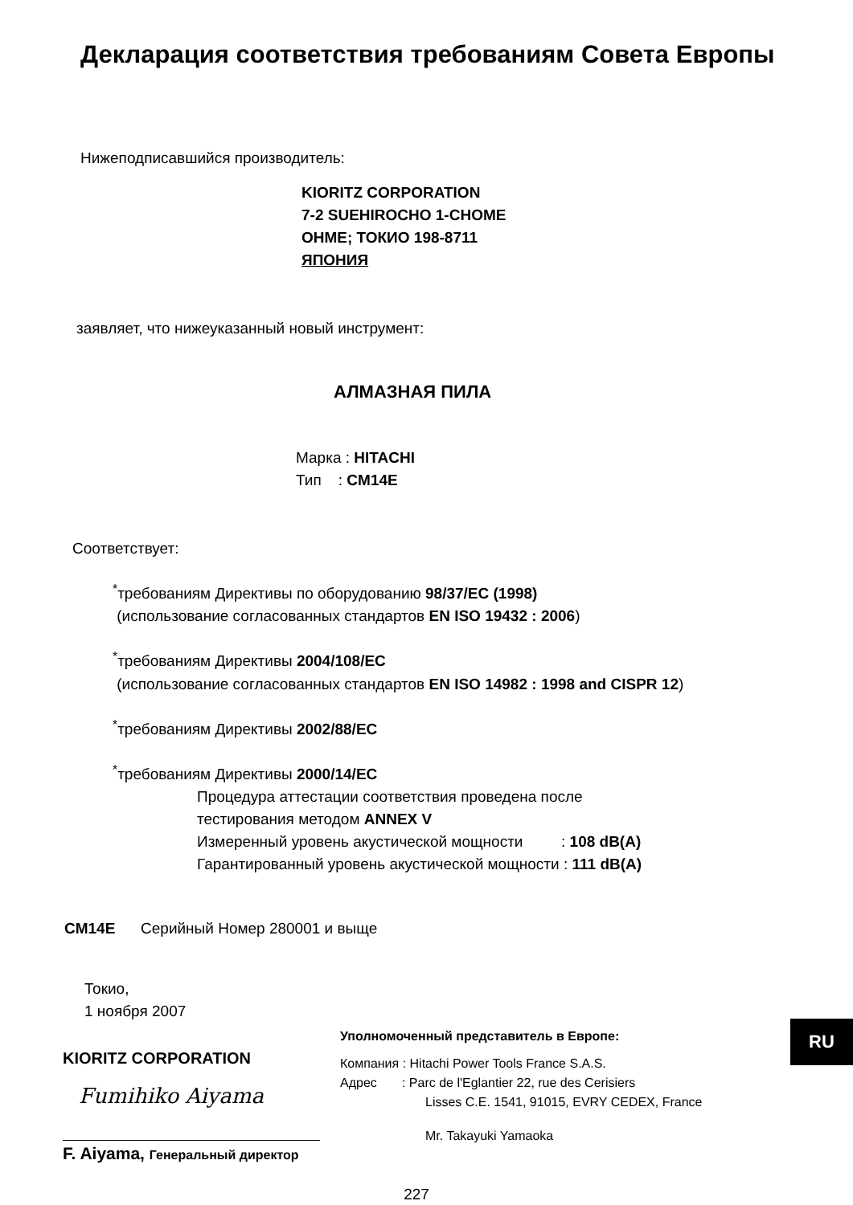Декларация соответствия требованиям Совета Европы
Нижеподписавшийся производитель:
KIORITZ CORPORATION
7-2 SUEHIROCHO 1-CHOME
OHME; ТОКИО 198-8711
ЯПОНИЯ
заявляет, что нижеуказанный новый инструмент:
АЛМАЗНАЯ ПИЛА
Марка : HITACHI
Тип : CM14E
Соответствует:
<sup>*</sup> требованиям Директивы по оборудованию 98/37/EC (1998)
(использование согласованных стандартов EN ISO 19432 : 2006)
<sup>*</sup> требованиям Директивы 2004/108/EC
(использование согласованных стандартов EN ISO 14982 : 1998 and CISPR 12)
<sup>*</sup> требованиям Директивы 2002/88/EC
<sup>*</sup> требованиям Директивы 2000/14/EC
Процедура аттестации соответствия проведена после
тестирования методом ANNEX V
Измеренный уровень акустической мощности : 108 dB(A)
Гарантированный уровень акустической мощности : 111 dB(A)
CM14E Серийный Номер 280001 и выще
Токио,
1 ноября 2007
KIORITZ CORPORATION
Fumihiko Aiyama
F. Aiyama, Генеральный директор
Уполномоченный представитель в Европе:
Компания : Hitachi Power Tools France S.A.S.
Адрес : Parc de l'Eglantier 22, rue des Cerisiers
Lisses C.E. 1541, 91015, EVRY CEDEX, France
Mr. Takayuki Yamaoka
227
RU